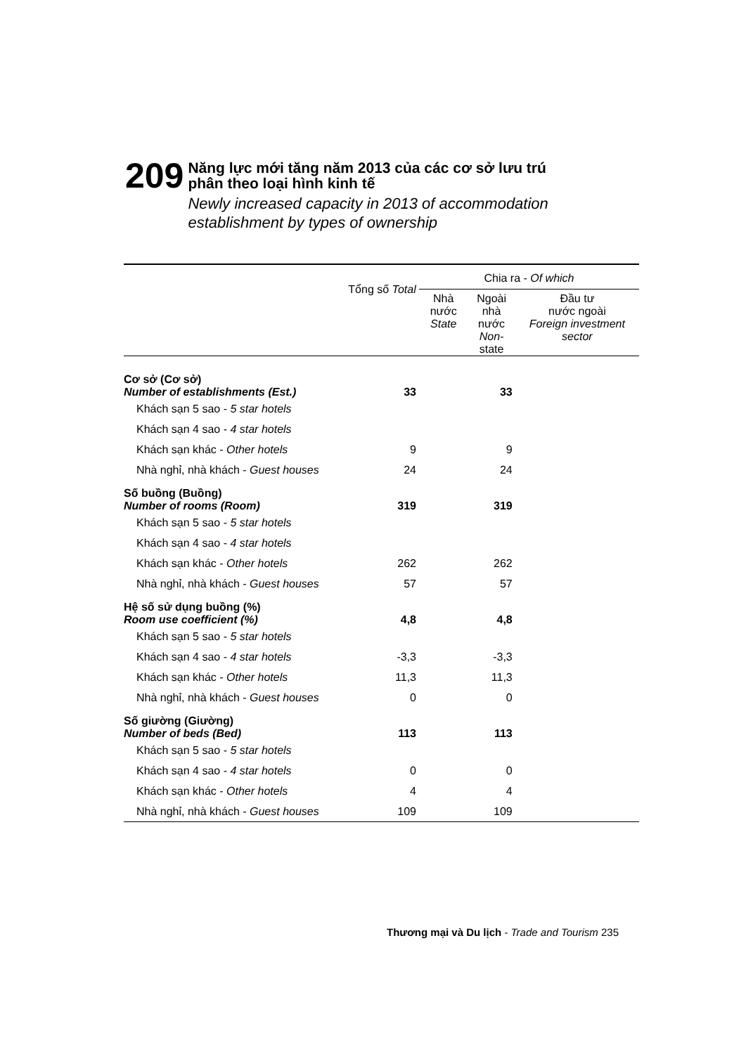209
Năng lực mới tăng năm 2013 của các cơ sở lưu trú
phân theo loại hình kinh tế
Newly increased capacity in 2013 of accommodation establishment by types of ownership
| | Tổng số Total | Chia ra - Of which | | |
| --- | --- | --- | --- | --- |
| | | Nhà nước State | Ngoài nhà nước Non- state | Đầu tư nước ngoài Foreign investment sector |
| Cơ sở (Cơ sở) Number of establishments (Est.) | 33 | | 33 | |
| Khách sạn 5 sao - 5 star hotels | | | | |
| Khách sạn 4 sao - 4 star hotels | | | | |
| Khách sạn khác - Other hotels | 9 | | 9 | |
| Nhà nghỉ, nhà khách - Guest houses | 24 | | 24 | |
| Số buồng (Buồng) Number of rooms (Room) | 319 | | 319 | |
| Khách sạn 5 sao - 5 star hotels | | | | |
| Khách sạn 4 sao - 4 star hotels | | | | |
| Khách sạn khác - Other hotels | 262 | | 262 | |
| Nhà nghỉ, nhà khách - Guest houses | 57 | | 57 | |
| Hệ số sử dụng buồng (%) Room use coefficient (%) | 4,8 | | 4,8 | |
| Khách sạn 5 sao - 5 star hotels | | | | |
| Khách sạn 4 sao - 4 star hotels | -3,3 | | -3,3 | |
| Khách sạn khác - Other hotels | 11,3 | | 11,3 | |
| Nhà nghỉ, nhà khách - Guest houses | 0 | | 0 | |
| Số giường (Giường) Number of beds (Bed) | 113 | | 113 | |
| Khách sạn 5 sao - 5 star hotels | | | | |
| Khách sạn 4 sao - 4 star hotels | 0 | | 0 | |
| Khách sạn khác - Other hotels | 4 | | 4 | |
| Nhà nghỉ, nhà khách - Guest houses | 109 | | 109 | |
Thương mại và Du lịch - Trade and Tourism 235